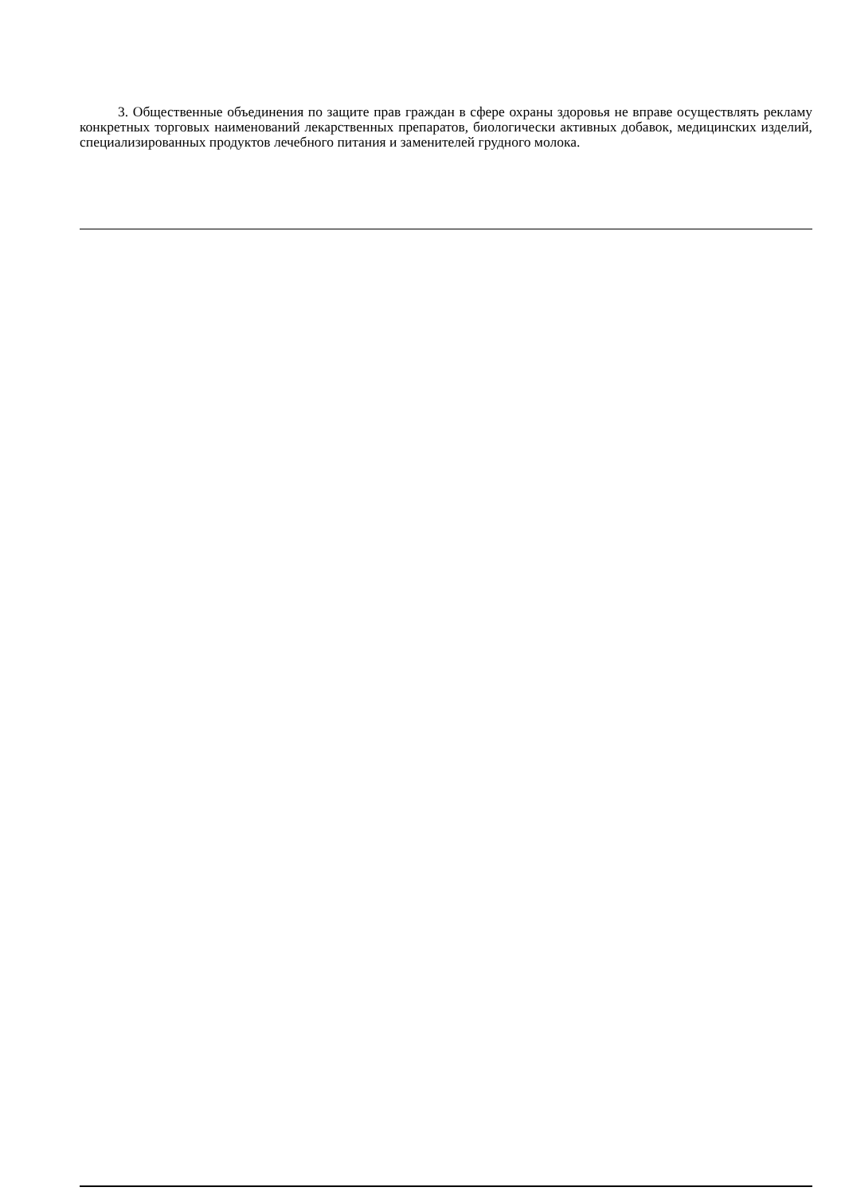3. Общественные объединения по защите прав граждан в сфере охраны здоровья не вправе осуществлять рекламу конкретных торговых наименований лекарственных препаратов, биологически активных добавок, медицинских изделий, специализированных продуктов лечебного питания и заменителей грудного молока.